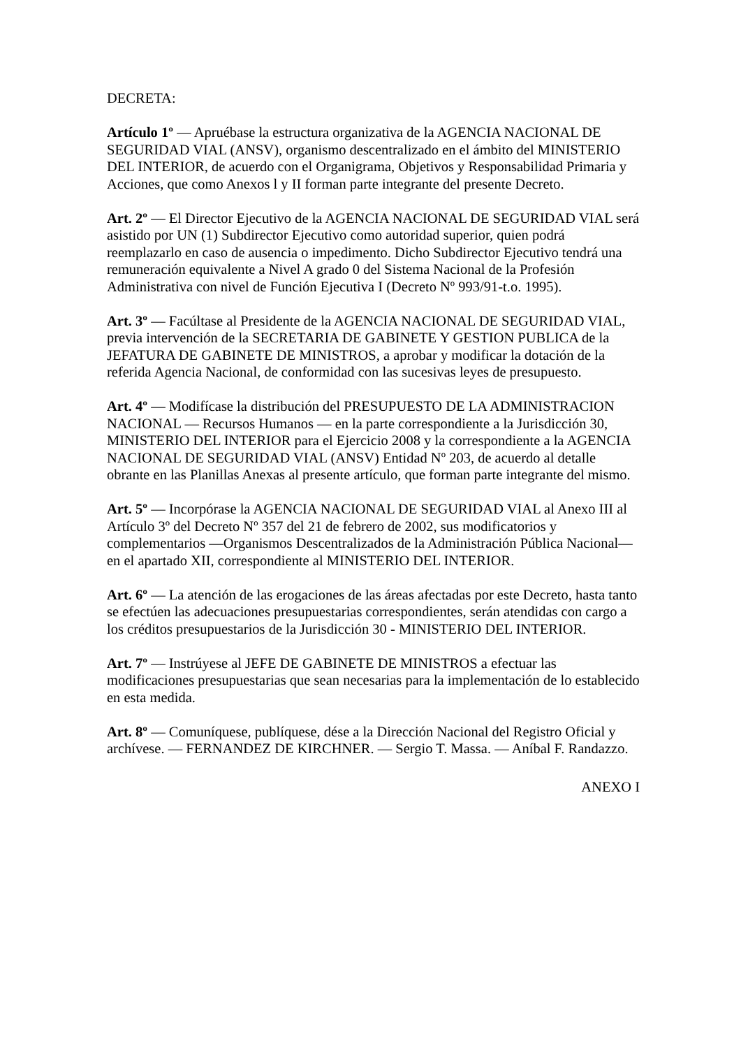DECRETA:
Artículo 1º — Apruébase la estructura organizativa de la AGENCIA NACIONAL DE SEGURIDAD VIAL (ANSV), organismo descentralizado en el ámbito del MINISTERIO DEL INTERIOR, de acuerdo con el Organigrama, Objetivos y Responsabilidad Primaria y Acciones, que como Anexos l y II forman parte integrante del presente Decreto.
Art. 2º — El Director Ejecutivo de la AGENCIA NACIONAL DE SEGURIDAD VIAL será asistido por UN (1) Subdirector Ejecutivo como autoridad superior, quien podrá reemplazarlo en caso de ausencia o impedimento. Dicho Subdirector Ejecutivo tendrá una remuneración equivalente a Nivel A grado 0 del Sistema Nacional de la Profesión Administrativa con nivel de Función Ejecutiva I (Decreto Nº 993/91-t.o. 1995).
Art. 3º — Facúltase al Presidente de la AGENCIA NACIONAL DE SEGURIDAD VIAL, previa intervención de la SECRETARIA DE GABINETE Y GESTION PUBLICA de la JEFATURA DE GABINETE DE MINISTROS, a aprobar y modificar la dotación de la referida Agencia Nacional, de conformidad con las sucesivas leyes de presupuesto.
Art. 4º — Modifícase la distribución del PRESUPUESTO DE LA ADMINISTRACION NACIONAL — Recursos Humanos — en la parte correspondiente a la Jurisdicción 30, MINISTERIO DEL INTERIOR para el Ejercicio 2008 y la correspondiente a la AGENCIA NACIONAL DE SEGURIDAD VIAL (ANSV) Entidad Nº 203, de acuerdo al detalle obrante en las Planillas Anexas al presente artículo, que forman parte integrante del mismo.
Art. 5º — Incorpórase la AGENCIA NACIONAL DE SEGURIDAD VIAL al Anexo III al Artículo 3º del Decreto Nº 357 del 21 de febrero de 2002, sus modificatorios y complementarios —Organismos Descentralizados de la Administración Pública Nacional— en el apartado XII, correspondiente al MINISTERIO DEL INTERIOR.
Art. 6º — La atención de las erogaciones de las áreas afectadas por este Decreto, hasta tanto se efectúen las adecuaciones presupuestarias correspondientes, serán atendidas con cargo a los créditos presupuestarios de la Jurisdicción 30 - MINISTERIO DEL INTERIOR.
Art. 7º — Instrúyese al JEFE DE GABINETE DE MINISTROS a efectuar las modificaciones presupuestarias que sean necesarias para la implementación de lo establecido en esta medida.
Art. 8º — Comuníquese, publíquese, dése a la Dirección Nacional del Registro Oficial y archívese. — FERNANDEZ DE KIRCHNER. — Sergio T. Massa. — Aníbal F. Randazzo.
ANEXO I